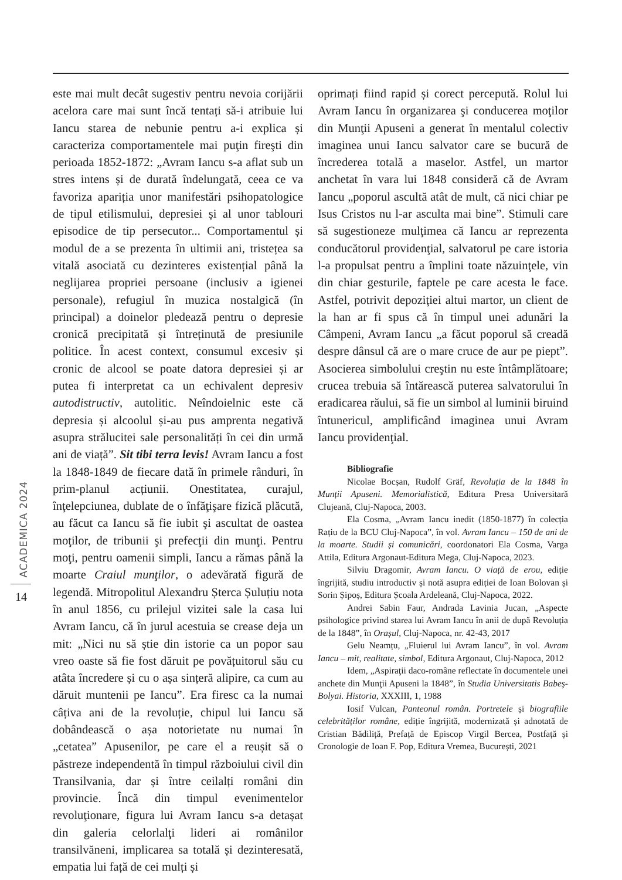ACADEMICA 2024
14
este mai mult decât sugestiv pentru nevoia corijării acelora care mai sunt încă tentați să-i atribuie lui Iancu starea de nebunie pentru a-i explica și caracteriza comportamentele mai puţin fireşti din perioada 1852-1872: „Avram Iancu s-a aflat sub un stres intens și de durată îndelungată, ceea ce va favoriza apariția unor manifestări psihopatologice de tipul etilismului, depresiei și al unor tablouri episodice de tip persecutor... Comportamentul și modul de a se prezenta în ultimii ani, tristețea sa vitală asociată cu dezinteres existențial până la neglijarea propriei persoane (inclusiv a igienei personale), refugiul în muzica nostalgică (în principal) a doinelor pledează pentru o depresie cronică precipitată și întreținută de presiunile politice. În acest context, consumul excesiv și cronic de alcool se poate datora depresiei și ar putea fi interpretat ca un echivalent depresiv autodistructiv, autolitic. Neîndoielnic este că depresia și alcoolul și-au pus amprenta negativă asupra strălucitei sale personalități în cei din urmă ani de viață”. Sit tibi terra levis! Avram Iancu a fost la 1848-1849 de fiecare dată în primele rânduri, în prim-planul acțiunii. Onestitatea, curajul, înţelepciunea, dublate de o înfăţişare fizică plăcută, au făcut ca Iancu să fie iubit şi ascultat de oastea moţilor, de tribunii şi prefecţii din munţi. Pentru moţi, pentru oamenii simpli, Iancu a rămas până la moarte Craiul munţilor, o adevărată figură de legendă. Mitropolitul Alexandru Șterca Șuluțiu nota în anul 1856, cu prilejul vizitei sale la casa lui Avram Iancu, că în jurul acestuia se crease deja un mit: „Nici nu să știe din istorie ca un popor sau vreo oaste să fie fost dăruit pe povățuitorul său cu atâta încredere și cu o așa sințeră alipire, ca cum au dăruit muntenii pe Iancu”. Era firesc ca la numai câțiva ani de la revoluție, chipul lui Iancu să dobândească o așa notorietate nu numai în „cetatea” Apusenilor, pe care el a reușit să o păstreze independentă în timpul războiului civil din Transilvania, dar și între ceilalți români din provincie. Încă din timpul evenimentelor revoluţionare, figura lui Avram Iancu s-a detașat din galeria celorlalţi lideri ai românilor transilvăneni, implicarea sa totală și dezinteresată, empatia lui față de cei mulți și
oprimați fiind rapid și corect percepută. Rolul lui Avram Iancu în organizarea şi conducerea moţilor din Munţii Apuseni a generat în mentalul colectiv imaginea unui Iancu salvator care se bucură de încrederea totală a maselor. Astfel, un martor anchetat în vara lui 1848 consideră că de Avram Iancu „poporul ascultă atât de mult, că nici chiar pe Isus Cristos nu l-ar asculta mai bine”. Stimuli care să sugestioneze mulţimea că Iancu ar reprezenta conducătorul providenţial, salvatorul pe care istoria l-a propulsat pentru a împlini toate năzuinţele, vin din chiar gesturile, faptele pe care acesta le face. Astfel, potrivit depoziţiei altui martor, un client de la han ar fi spus că în timpul unei adunări la Câmpeni, Avram Iancu „a făcut poporul să creadă despre dânsul că are o mare cruce de aur pe piept”. Asocierea simbolului creştin nu este întâmplătoare; crucea trebuia să întărească puterea salvatorului în eradicarea răului, să fie un simbol al luminii biruind întunericul, amplificând imaginea unui Avram Iancu providenţial.
Bibliografie
Nicolae Bocșan, Rudolf Gräf, Revoluția de la 1848 în Munții Apuseni. Memorialistică, Editura Presa Universitară Clujeană, Cluj-Napoca, 2003.
Ela Cosma, „Avram Iancu inedit (1850-1877) în colecția Rațiu de la BCU Cluj-Napoca”, în vol. Avram Iancu – 150 de ani de la moarte. Studii și comunicări, coordonatori Ela Cosma, Varga Attila, Editura Argonaut-Editura Mega, Cluj-Napoca, 2023.
Silviu Dragomir, Avram Iancu. O viață de erou, ediție îngrijită, studiu introductiv și notă asupra ediției de Ioan Bolovan și Sorin Șipoș, Editura Școala Ardeleană, Cluj-Napoca, 2022.
Andrei Sabin Faur, Andrada Lavinia Jucan, „Aspecte psihologice privind starea lui Avram Iancu în anii de după Revoluția de la 1848”, în Orașul, Cluj-Napoca, nr. 42-43, 2017
Gelu Neamțu, „Fluierul lui Avram Iancu”, în vol. Avram Iancu – mit, realitate, simbol, Editura Argonaut, Cluj-Napoca, 2012
Idem, „Aspiraţii daco-române reflectate în documentele unei anchete din Munţii Apuseni la 1848”, în Studia Universitatis Babeş-Bolyai. Historia, XXXIII, 1, 1988
Iosif Vulcan, Panteonul român. Portretele și biografiile celebrităților române, ediție îngrijită, modernizată și adnotată de Cristian Bădiliță, Prefață de Episcop Virgil Bercea, Postfață și Cronologie de Ioan F. Pop, Editura Vremea, București, 2021